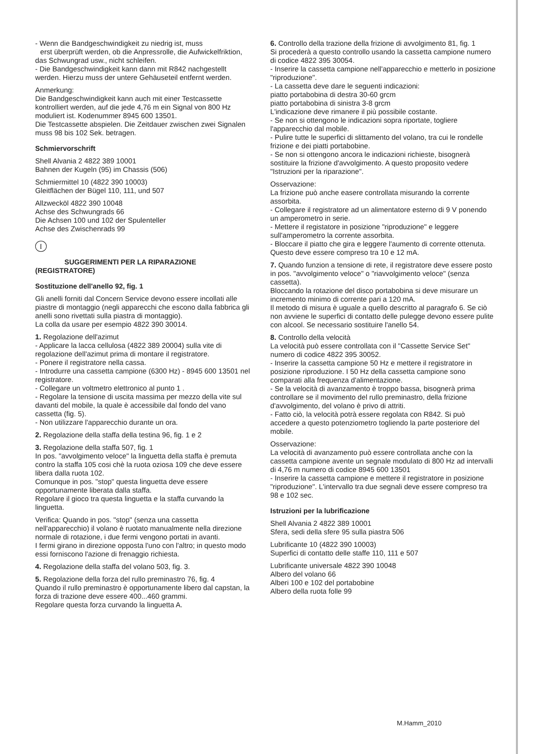- Wenn die Bandgeschwindigkeit zu niedrig ist, muss
erst überprüft werden, ob die Anpressrolle, die Aufwickelfriktion, das Schwungrad usw., nicht schleifen.
- Die Bandgeschwindigkeit kann dann mit R842 nachgestellt werden. Hierzu muss der untere Gehäuseteil entfernt werden.
Anmerkung:
Die Bandgeschwindigkeit kann auch mit einer Testcassette kontrolliert werden, auf die jede 4,76 m ein Signal von 800 Hz moduliert ist. Kodenummer 8945 600 13501.
Die Testcassette abspielen. Die Zeitdauer zwischen zwei Signalen muss 98 bis 102 Sek. betragen.
Schmiervorschrift
Shell Alvania 2 4822 389 10001
Bahnen der Kugeln (95) im Chassis (506)
Schmiermittel 10 (4822 390 10003)
Gleitflächen der Bügel 110, 111, und 507
Allzwecköl 4822 390 10048
Achse des Schwungrads 66
Die Achsen 100 und 102 der Spulenteller
Achse des Zwischenrads 99
I
SUGGERIMENTI PER LA RIPARAZIONE
(REGISTRATORE)
Sostituzione dell'anello 92, fig. 1
Gli anelli forniti dal Concern Service devono essere incollati alle piastre di montaggio (negli apparecchi che escono dalla fabbrica gli anelli sono rivettati sulla piastra di montaggio).
La colla da usare per esempio 4822 390 30014.
1. Regolazione dell'azimut
- Applicare la lacca cellulosa (4822 389 20004) sulla vite di regolazione dell'azimut prima di montare il registratore.
- Ponere il registratore nella cassa.
- Introdurre una cassetta campione (6300 Hz) - 8945 600 13501 nel registratore.
- Collegare un voltmetro elettronico al punto 1 .
- Regolare la tensione di uscita massima per mezzo della vite sul davanti del mobile, la quale è accessibile dal fondo del vano cassetta (fig. 5).
- Non utilizzare l'apparecchio durante un ora.
2. Regolazione della staffa della testina 96, fig. 1 e 2
3. Regolazione della staffa 507, fig. 1
In pos. "avvolgimento veloce" la linguetta della staffa è premuta contro la staffa 105 cosi chè la ruota oziosa 109 che deve essere libera dalla ruota 102.
Comunque in pos. "stop" questa linguetta deve essere opportunamente liberata dalla staffa.
Regolare il gioco tra questa linguetta e la staffa curvando la linguetta.
Verifica: Quando in pos. "stop" (senza una cassetta nell'apparecchio) il volano è ruotato manualmente nella direzione normale di rotazione, i due fermi vengono portati in avanti.
I fermi girano in direzione opposta l'uno con l'altro; in questo modo essi forniscono l'azione di frenaggio richiesta.
4. Regolazione della staffa del volano 503, fig. 3.
5. Regolazione della forza del rullo preminastro 76, fig. 4
Quando il rullo preminastro è opportunamente libero dal capstan, la forza di trazione deve essere 400...460 grammi.
Regolare questa forza curvando la linguetta A.
6. Controllo della trazione della frizione di avvolgimento 81, fig. 1
Si procederà a questo controllo usando la cassetta campione numero di codice 4822 395 30054.
- Inserire la cassetta campione nell'apparecchio e metterlo in posizione "riproduzione".
- La cassetta deve dare le seguenti indicazioni:
piatto portabobina di destra 30-60 grcm
piatto portabobina di sinistra 3-8 grcm
L'indicazione deve rimanere il più possibile costante.
- Se non si ottengono le indicazioni sopra riportate, togliere l'apparecchio dal mobile.
- Pulire tutte le superfici di slittamento del volano, tra cui le rondelle frizione e dei piatti portabobine.
- Se non si ottengono ancora le indicazioni richieste, bisognerà sostituire la frizione d'avvolgimento. A questo proposito vedere "Istruzioni per la riparazione".
Osservazione:
La frizione può anche easere controllata misurando la corrente assorbita.
- Collegare il registratore ad un alimentatore esterno di 9 V ponendo un amperometro in serie.
- Mettere il registatore in posizione "riproduzione" e leggere sull'amperometro la corrente assorbita.
- Bloccare il piatto che gira e leggere l'aumento di corrente ottenuta.
Questo deve essere compreso tra 10 e 12 mA.
7. Quando funzion a tensione di rete, il registratore deve essere posto in pos. "avvolgimento veloce" o "riavvolgimento veloce" (senza cassetta).
Bloccando la rotazione del disco portabobina si deve misurare un incremento minimo di corrente pari a 120 mA.
Il metodo di misura è uguale a quello descritto al paragrafo 6. Se ciò non avviene le superfici di contatto delle pulegge devono essere pulite con alcool. Se necessario sostituire l'anello 54.
8. Controllo della velocità
La velocità può essere controllata con il "Cassette Service Set" numero di codice 4822 395 30052.
- Inserire la cassetta campione 50 Hz e mettere il registratore in posizione riproduzione. I 50 Hz della cassetta campione sono comparati alla frequenza d'alimentazione.
- Se la velocità di avanzamento è troppo bassa, bisognerà prima controllare se il movimento del rullo preminastro, della frizione d'avvolgimento, del volano è privo di attriti.
- Fatto ciò, la velocità potrà essere regolata con R842. Si può accedere a questo potenziometro togliendo la parte posteriore del mobile.
Osservazione:
La velocità di avanzamento può essere controllata anche con la cassetta campione avente un segnale modulato di 800 Hz ad intervalli di 4,76 m numero di codice 8945 600 13501
- Inserire la cassetta campione e mettere il registratore in posizione "riproduzione". L'intervallo tra due segnali deve essere compreso tra 98 e 102 sec.
Istruzioni per la lubrificazione
Shell Alvania 2 4822 389 10001
Sfera, sedi della sfere 95 sulla piastra 506
Lubrificante 10 (4822 390 10003)
Superfici di contatto delle staffe 110, 111 e 507
Lubrificante universale 4822 390 10048
Albero del volano 66
Alberi 100 e 102 del portabobine
Albero della ruota folle 99
M.Hamm_2010